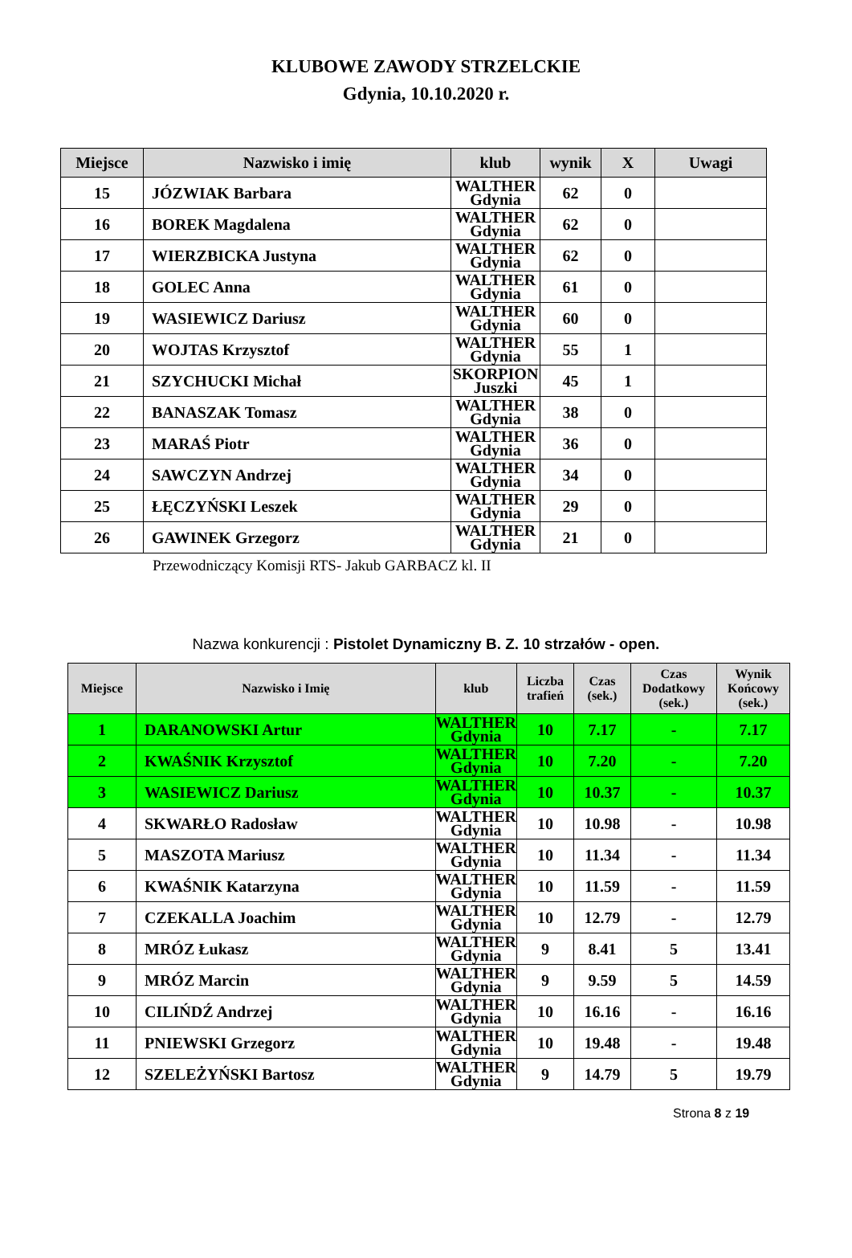KLUBOWE ZAWODY STRZELCKIE
Gdynia, 10.10.2020 r.
| Miejsce | Nazwisko i imię | klub | wynik | X | Uwagi |
| --- | --- | --- | --- | --- | --- |
| 15 | JÓZWIAK Barbara | WALTHER Gdynia | 62 | 0 | |
| 16 | BOREK Magdalena | WALTHER Gdynia | 62 | 0 | |
| 17 | WIERZBICKA Justyna | WALTHER Gdynia | 62 | 0 | |
| 18 | GOLEC Anna | WALTHER Gdynia | 61 | 0 | |
| 19 | WASIEWICZ Dariusz | WALTHER Gdynia | 60 | 0 | |
| 20 | WOJTAS Krzysztof | WALTHER Gdynia | 55 | 1 | |
| 21 | SZYCHUCKI Michał | SKORPION Juszki | 45 | 1 | |
| 22 | BANASZAK Tomasz | WALTHER Gdynia | 38 | 0 | |
| 23 | MARAŚ Piotr | WALTHER Gdynia | 36 | 0 | |
| 24 | SAWCZYN Andrzej | WALTHER Gdynia | 34 | 0 | |
| 25 | ŁĘCZYŃSKI Leszek | WALTHER Gdynia | 29 | 0 | |
| 26 | GAWINEK Grzegorz | WALTHER Gdynia | 21 | 0 | |
Przewodniczący Komisji RTS- Jakub GARBACZ kl. II
Nazwa konkurencji : Pistolet Dynamiczny B. Z. 10 strzałów - open.
| Miejsce | Nazwisko i Imię | klub | Liczba trafień | Czas (sek.) | Czas Dodatkowy (sek.) | Wynik Końcowy (sek.) |
| --- | --- | --- | --- | --- | --- | --- |
| 1 | DARANOWSKI Artur | WALTHER Gdynia | 10 | 7.17 | - | 7.17 |
| 2 | KWAŚNIK Krzysztof | WALTHER Gdynia | 10 | 7.20 | - | 7.20 |
| 3 | WASIEWICZ Dariusz | WALTHER Gdynia | 10 | 10.37 | - | 10.37 |
| 4 | SKWARŁO Radosław | WALTHER Gdynia | 10 | 10.98 | - | 10.98 |
| 5 | MASZOTA Mariusz | WALTHER Gdynia | 10 | 11.34 | - | 11.34 |
| 6 | KWAŚNIK Katarzyna | WALTHER Gdynia | 10 | 11.59 | - | 11.59 |
| 7 | CZEKALLA Joachim | WALTHER Gdynia | 10 | 12.79 | - | 12.79 |
| 8 | MRÓZ Łukasz | WALTHER Gdynia | 9 | 8.41 | 5 | 13.41 |
| 9 | MRÓZ Marcin | WALTHER Gdynia | 9 | 9.59 | 5 | 14.59 |
| 10 | CILIŃDŹ Andrzej | WALTHER Gdynia | 10 | 16.16 | - | 16.16 |
| 11 | PNIEWSKI Grzegorz | WALTHER Gdynia | 10 | 19.48 | - | 19.48 |
| 12 | SZELEŻYŃSKI Bartosz | WALTHER Gdynia | 9 | 14.79 | 5 | 19.79 |
Strona 8 z 19